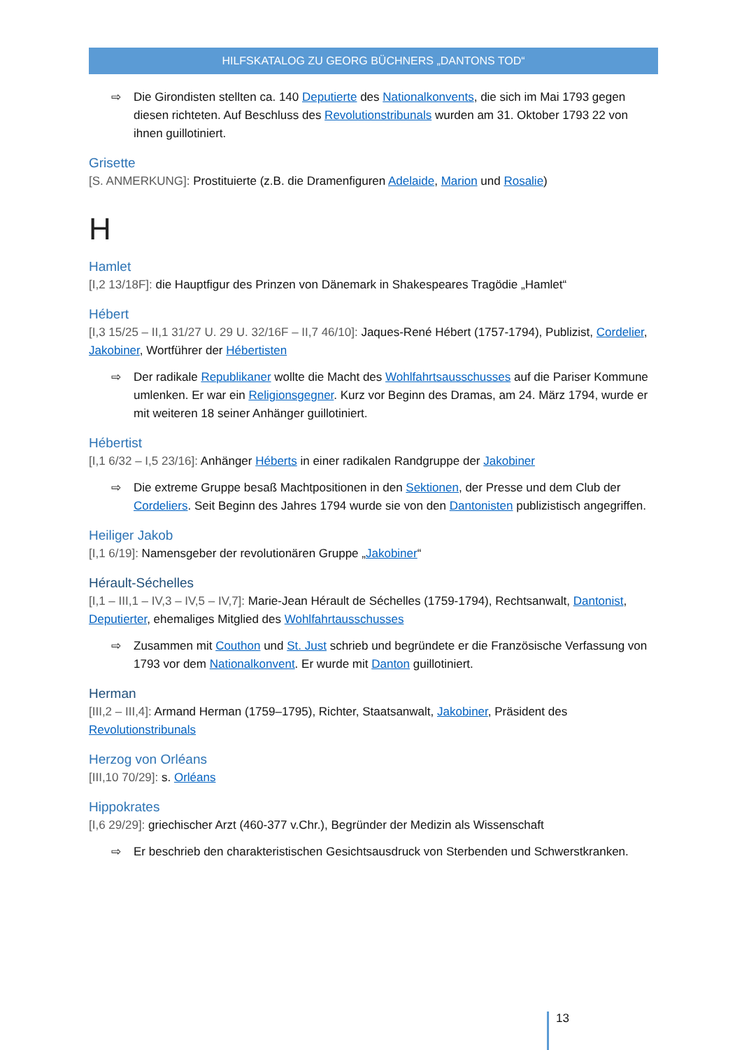HILFSKATALOG ZU GEORG BÜCHNERS „DANTONS TOD“
⇨ Die Girondisten stellten ca. 140 Deputierte des Nationalkonvents, die sich im Mai 1793 gegen diesen richteten. Auf Beschluss des Revolutionstribunals wurden am 31. Oktober 1793 22 von ihnen guillotiniert.
Grisette
[S. ANMERKUNG]: Prostituierte (z.B. die Dramenfiguren Adelaide, Marion und Rosalie)
H
Hamlet
[I,2 13/18F]: die Hauptfigur des Prinzen von Dänemark in Shakespeares Tragödie „Hamlet“
Hébert
[I,3 15/25 – II,1 31/27 U. 29 U. 32/16F – II,7 46/10]: Jaques-René Hébert (1757-1794), Publizist, Cordelier, Jakobiner, Wortführer der Hébertisten
⇨ Der radikale Republikaner wollte die Macht des Wohlfahrtsausschusses auf die Pariser Kommune umlenken. Er war ein Religionsgegner. Kurz vor Beginn des Dramas, am 24. März 1794, wurde er mit weiteren 18 seiner Anhänger guillotiniert.
Hébertist
[I,1 6/32 – I,5 23/16]: Anhänger Héberts in einer radikalen Randgruppe der Jakobiner
⇨ Die extreme Gruppe besaß Machtpositionen in den Sektionen, der Presse und dem Club der Cordeliers. Seit Beginn des Jahres 1794 wurde sie von den Dantonisten publizistisch angegriffen.
Heiliger Jakob
[I,1 6/19]: Namensgeber der revolutionären Gruppe „Jakobiner“
Hérault-Séchelles
[I,1 – III,1 – IV,3 – IV,5 – IV,7]: Marie-Jean Hérault de Séchelles (1759-1794), Rechtsanwalt, Dantonist, Deputierter, ehemaliges Mitglied des Wohlfahrtausschusses
⇨ Zusammen mit Couthon und St. Just schrieb und begründete er die Französische Verfassung von 1793 vor dem Nationalkonvent. Er wurde mit Danton guillotiniert.
Herman
[III,2 – III,4]: Armand Herman (1759–1795), Richter, Staatsanwalt, Jakobiner, Präsident des Revolutionstribunals
Herzog von Orléans
[III,10 70/29]: s. Orléans
Hippokrates
[I,6 29/29]: griechischer Arzt (460-377 v.Chr.), Begründer der Medizin als Wissenschaft
⇨ Er beschrieb den charakteristischen Gesichtsausdruck von Sterbenden und Schwerstkranken.
13